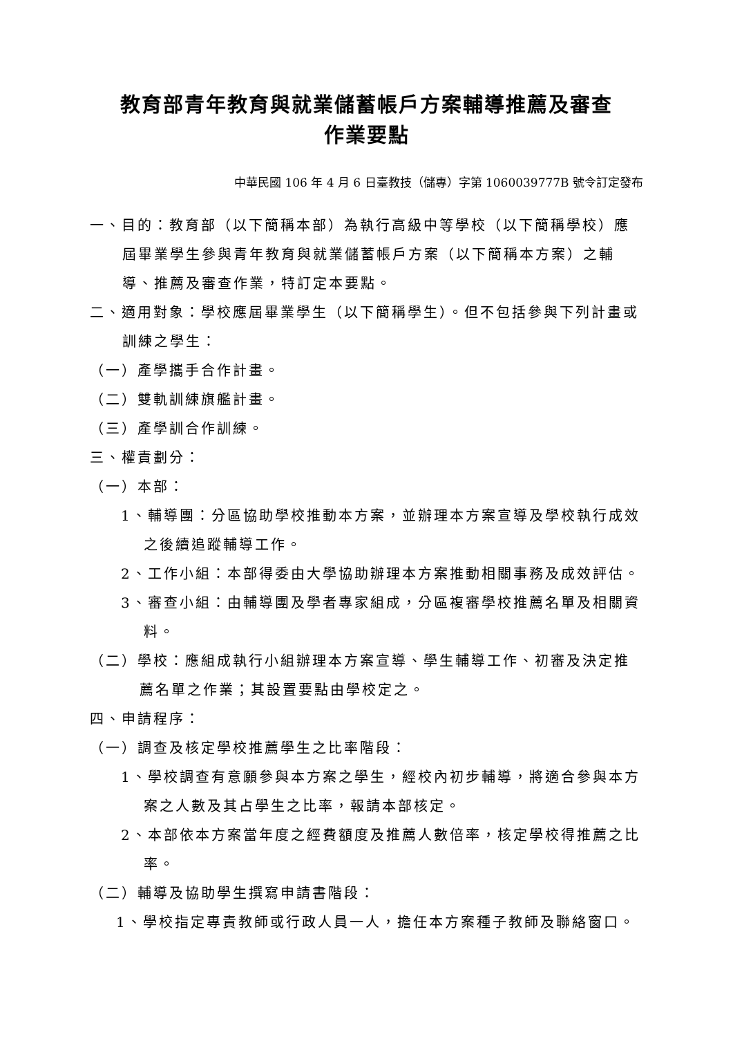教育部青年教育與就業儲蓄帳戶方案輔導推薦及審查
作業要點
中華民國 106 年 4 月 6 日臺教技（儲專）字第 1060039777B 號令訂定發布
一、目的：教育部（以下簡稱本部）為執行高級中等學校（以下簡稱學校）應屆畢業學生參與青年教育與就業儲蓄帳戶方案（以下簡稱本方案）之輔導、推薦及審查作業，特訂定本要點。
二、適用對象：學校應屆畢業學生（以下簡稱學生）。但不包括參與下列計畫或訓練之學生：
（一）產學攜手合作計畫。
（二）雙軌訓練旗艦計畫。
（三）產學訓合作訓練。
三、權責劃分：
（一）本部：
1、輔導團：分區協助學校推動本方案，並辦理本方案宣導及學校執行成效之後續追蹤輔導工作。
2、工作小組：本部得委由大學協助辦理本方案推動相關事務及成效評估。
3、審查小組：由輔導團及學者專家組成，分區複審學校推薦名單及相關資料。
（二）學校：應組成執行小組辦理本方案宣導、學生輔導工作、初審及決定推薦名單之作業；其設置要點由學校定之。
四、申請程序：
（一）調查及核定學校推薦學生之比率階段：
1、學校調查有意願參與本方案之學生，經校內初步輔導，將適合參與本方案之人數及其占學生之比率，報請本部核定。
2、本部依本方案當年度之經費額度及推薦人數倍率，核定學校得推薦之比率。
（二）輔導及協助學生撰寫申請書階段：
1、學校指定專責教師或行政人員一人，擔任本方案種子教師及聯絡窗口。